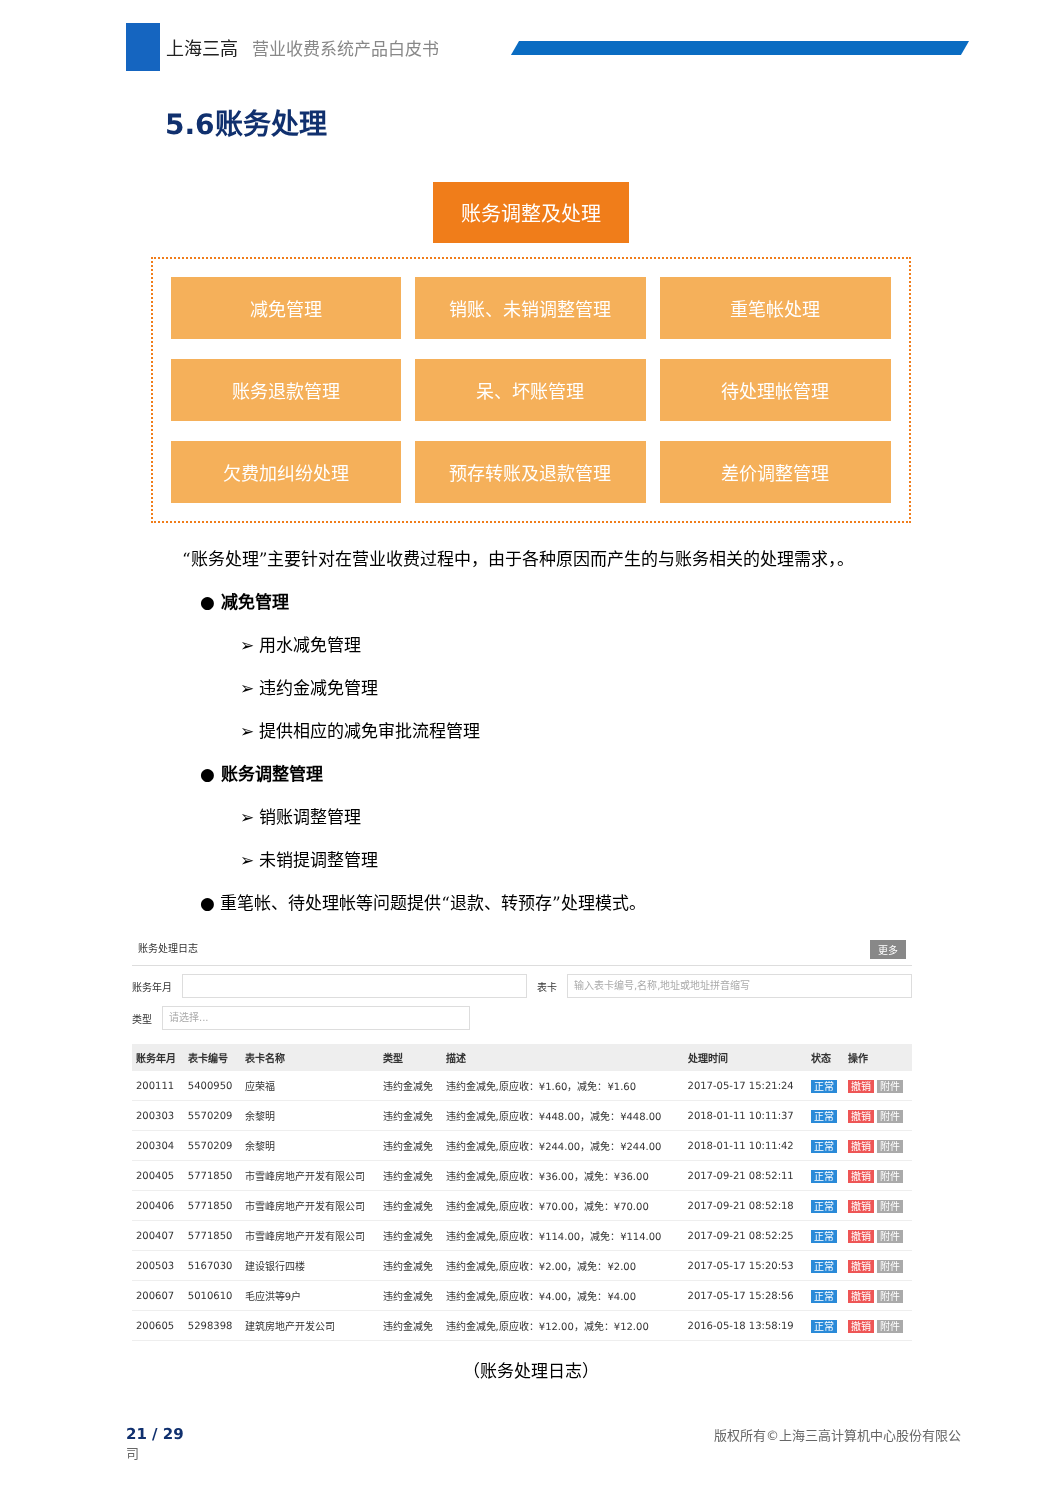上海三高 营业收费系统产品白皮书
5.6账务处理
账务调整及处理
减免管理
销账、未销调整管理
重笔帐处理
账务退款管理
呆、坏账管理
待处理帐管理
欠费加纠纷处理
预存转账及退款管理
差价调整管理
“账务处理”主要针对在营业收费过程中，由于各种原因而产生的与账务相关的处理需求，。
● 减免管理
➢ 用水减免管理
➢ 违约金减免管理
➢ 提供相应的减免审批流程管理
● 账务调整管理
➢ 销账调整管理
➢ 未销提调整管理
● 重笔帐、待处理帐等问题提供“退款、转预存”处理模式。
账务处理日志 更多
账务年月 表卡
输入表卡编号,名称,地址或地址拼音缩写
类型
请选择...
| 账务年月 | 表卡编号 | 表卡名称 | 类型 | 描述 | 处理时间 | 状态 | 操作 |
| --- | --- | --- | --- | --- | --- | --- | --- |
| 200111 | 5400950 | 应荣福 | 违约金减免 | 违约金减免,原应收：¥1.60，减免：¥1.60 | 2017-05-17 15:21:24 | 正常 | 撤销 附件 |
| 200303 | 5570209 | 余黎明 | 违约金减免 | 违约金减免,原应收：¥448.00，减免：¥448.00 | 2018-01-11 10:11:37 | 正常 | 撤销 附件 |
| 200304 | 5570209 | 余黎明 | 违约金减免 | 违约金减免,原应收：¥244.00，减免：¥244.00 | 2018-01-11 10:11:42 | 正常 | 撤销 附件 |
| 200405 | 5771850 | 市雪峰房地产开发有限公司 | 违约金减免 | 违约金减免,原应收：¥36.00，减免：¥36.00 | 2017-09-21 08:52:11 | 正常 | 撤销 附件 |
| 200406 | 5771850 | 市雪峰房地产开发有限公司 | 违约金减免 | 违约金减免,原应收：¥70.00，减免：¥70.00 | 2017-09-21 08:52:18 | 正常 | 撤销 附件 |
| 200407 | 5771850 | 市雪峰房地产开发有限公司 | 违约金减免 | 违约金减免,原应收：¥114.00，减免：¥114.00 | 2017-09-21 08:52:25 | 正常 | 撤销 附件 |
| 200503 | 5167030 | 建设银行四楼 | 违约金减免 | 违约金减免,原应收：¥2.00，减免：¥2.00 | 2017-05-17 15:20:53 | 正常 | 撤销 附件 |
| 200607 | 5010610 | 毛应洪等9户 | 违约金减免 | 违约金减免,原应收：¥4.00，减免：¥4.00 | 2017-05-17 15:28:56 | 正常 | 撤销 附件 |
| 200605 | 5298398 | 建筑房地产开发公司 | 违约金减免 | 违约金减免,原应收：¥12.00，减免：¥12.00 | 2016-05-18 13:58:19 | 正常 | 撤销 附件 |
（账务处理日志）
21 / 29
司 版权所有©上海三高计算机中心股份有限公